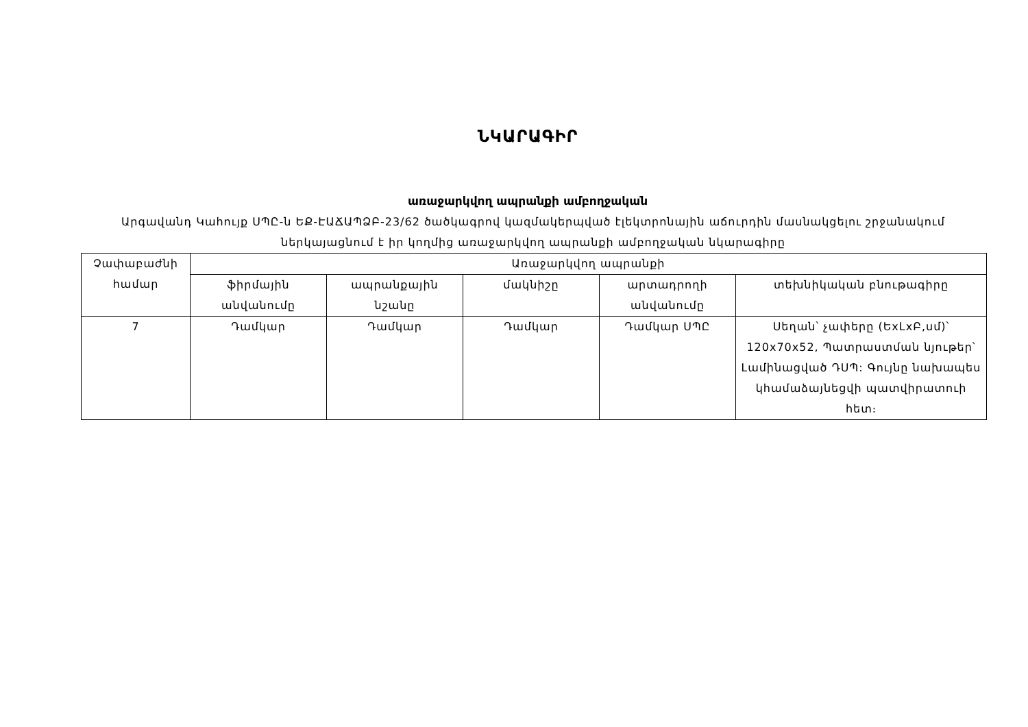ՆԿԱՐԱԳԻՐ
առաջարկվող ապրանքի ամբողջական
Արգավանդ Կահույք ՍՊԸ-ն ԵՔ-ԷԱՃԱՊՁԲ-23/62 ծածկագրով կազմակերպված էլեկտրոնային աճուրդին մասնակցելու շրջանակում ներկայացնում է իր կողմից առաջարկվող ապրանքի ամբողջական նկարագիրը
| Չափաբաժնի համար | Առաջարկվող ապրանքի | | | | |
| --- | --- | --- | --- | --- | --- |
| | ֆիրմային անվանումը | ապրանքային նշանը | մակնիշը | արտադրողի անվանումը | տեխնիկական բնութագիրը |
| 7 | Դամկար | Դամկար | Դամկար | Դամկար ՍՊԸ | Սեղան՝ չափերը (ԵxLxԲ,սմ)՝ 120x70x52, Պատրաստման նյութեր՝ Լամինացված ԴՍՊ: Գույնը նախապես կհամաձայնեցվի պատվիրատուի հետ։ |